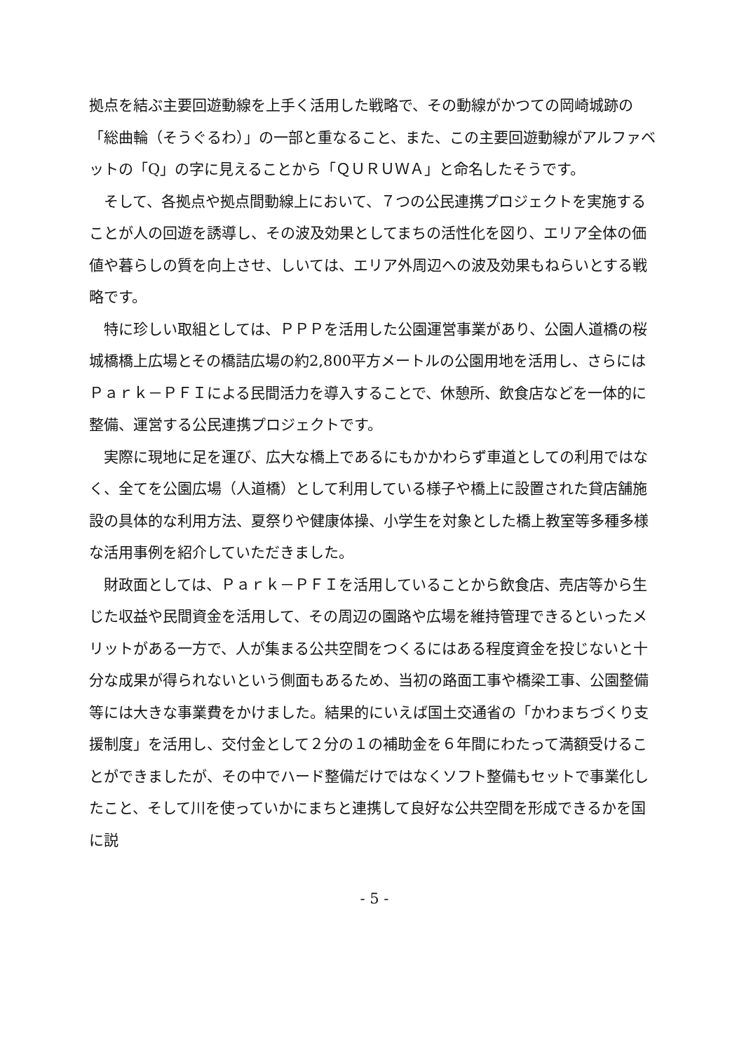拠点を結ぶ主要回遊動線を上手く活用した戦略で、その動線がかつての岡崎城跡の「総曲輪（そうぐるわ）」の一部と重なること、また、この主要回遊動線がアルファベットの「Q」の字に見えることから「ＱＵＲＵＷＡ」と命名したそうです。
そして、各拠点や拠点間動線上において、７つの公民連携プロジェクトを実施することが人の回遊を誘導し、その波及効果としてまちの活性化を図り、エリア全体の価値や暮らしの質を向上させ、しいては、エリア外周辺への波及効果もねらいとする戦略です。
特に珍しい取組としては、ＰＰＰを活用した公園運営事業があり、公園人道橋の桜城橋橋上広場とその橋詰広場の約2,800平方メートルの公園用地を活用し、さらにはＰａｒｋ－ＰＦＩによる民間活力を導入することで、休憩所、飲食店などを一体的に整備、運営する公民連携プロジェクトです。
実際に現地に足を運び、広大な橋上であるにもかかわらず車道としての利用ではなく、全てを公園広場（人道橋）として利用している様子や橋上に設置された貸店舗施設の具体的な利用方法、夏祭りや健康体操、小学生を対象とした橋上教室等多種多様な活用事例を紹介していただきました。
財政面としては、Ｐａｒｋ－ＰＦＩを活用していることから飲食店、売店等から生じた収益や民間資金を活用して、その周辺の園路や広場を維持管理できるといったメリットがある一方で、人が集まる公共空間をつくるにはある程度資金を投じないと十分な成果が得られないという側面もあるため、当初の路面工事や橋梁工事、公園整備等には大きな事業費をかけました。結果的にいえば国土交通省の「かわまちづくり支援制度」を活用し、交付金として２分の１の補助金を６年間にわたって満額受けることができましたが、その中でハード整備だけではなくソフト整備もセットで事業化したこと、そして川を使っていかにまちと連携して良好な公共空間を形成できるかを国に説
- 5 -